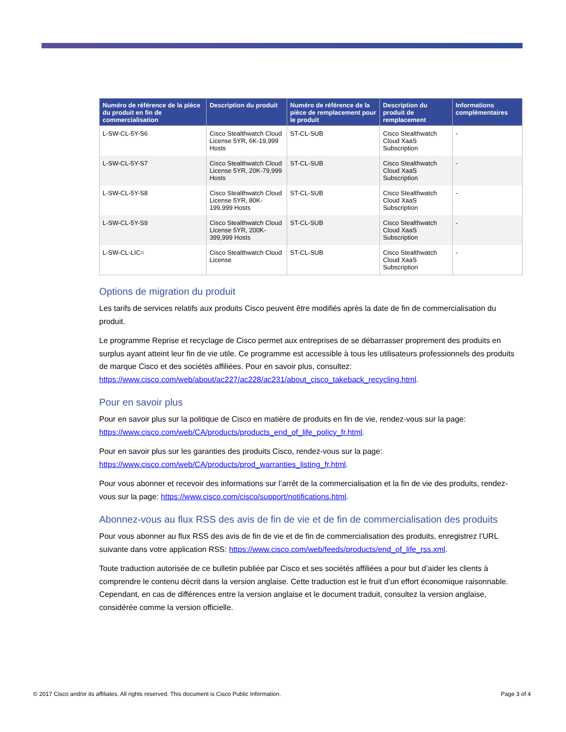| Numéro de référence de la pièce du produit en fin de commercialisation | Description du produit | Numéro de référence de la pièce de remplacement pour le produit | Description du produit de remplacement | Informations complémentaires |
| --- | --- | --- | --- | --- |
| L-SW-CL-5Y-S6 | Cisco Stealthwatch Cloud License 5YR, 6K-19,999 Hosts | ST-CL-SUB | Cisco Stealthwatch Cloud XaaS Subscription | - |
| L-SW-CL-5Y-S7 | Cisco Stealthwatch Cloud License 5YR, 20K-79,999 Hosts | ST-CL-SUB | Cisco Stealthwatch Cloud XaaS Subscription | - |
| L-SW-CL-5Y-S8 | Cisco Stealthwatch Cloud License 5YR, 80K-199,999 Hosts | ST-CL-SUB | Cisco Stealthwatch Cloud XaaS Subscription | - |
| L-SW-CL-5Y-S9 | Cisco Stealthwatch Cloud License 5YR, 200K-399,999 Hosts | ST-CL-SUB | Cisco Stealthwatch Cloud XaaS Subscription | - |
| L-SW-CL-LIC= | Cisco Stealthwatch Cloud License | ST-CL-SUB | Cisco Stealthwatch Cloud XaaS Subscription | - |
Options de migration du produit
Les tarifs de services relatifs aux produits Cisco peuvent être modifiés après la date de fin de commercialisation du produit.
Le programme Reprise et recyclage de Cisco permet aux entreprises de se débarrasser proprement des produits en surplus ayant atteint leur fin de vie utile. Ce programme est accessible à tous les utilisateurs professionnels des produits de marque Cisco et des sociétés affiliées. Pour en savoir plus, consultez: https://www.cisco.com/web/about/ac227/ac228/ac231/about_cisco_takeback_recycling.html.
Pour en savoir plus
Pour en savoir plus sur la politique de Cisco en matière de produits en fin de vie, rendez-vous sur la page: https://www.cisco.com/web/CA/products/products_end_of_life_policy_fr.html.
Pour en savoir plus sur les garanties des produits Cisco, rendez-vous sur la page: https://www.cisco.com/web/CA/products/prod_warranties_listing_fr.html.
Pour vous abonner et recevoir des informations sur l’arrêt de la commercialisation et la fin de vie des produits, rendez-vous sur la page: https://www.cisco.com/cisco/support/notifications.html.
Abonnez-vous au flux RSS des avis de fin de vie et de fin de commercialisation des produits
Pour vous abonner au flux RSS des avis de fin de vie et de fin de commercialisation des produits, enregistrez l’URL suivante dans votre application RSS: https://www.cisco.com/web/feeds/products/end_of_life_rss.xml.
Toute traduction autorisée de ce bulletin publiée par Cisco et ses sociétés affiliées a pour but d’aider les clients à comprendre le contenu décrit dans la version anglaise. Cette traduction est le fruit d’un effort économique raisonnable. Cependant, en cas de différences entre la version anglaise et le document traduit, consultez la version anglaise, considérée comme la version officielle.
© 2017 Cisco and/or its affiliates. All rights reserved. This document is Cisco Public Information. Page 3 of 4